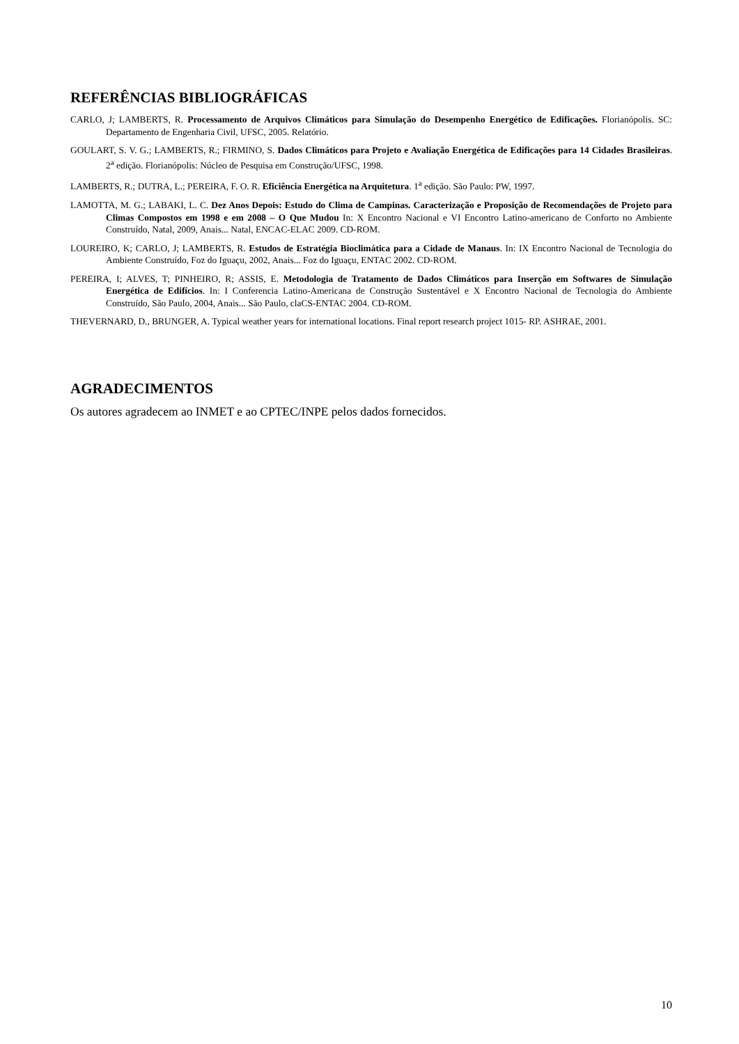REFERÊNCIAS BIBLIOGRÁFICAS
CARLO, J; LAMBERTS, R. Processamento de Arquivos Climáticos para Simulação do Desempenho Energético de Edificações. Florianópolis. SC: Departamento de Engenharia Civil, UFSC, 2005. Relatório.
GOULART, S. V. G.; LAMBERTS, R.; FIRMINO, S. Dados Climáticos para Projeto e Avaliação Energética de Edificações para 14 Cidades Brasileiras. 2<sup>a</sup> edição. Florianópolis: Núcleo de Pesquisa em Construção/UFSC, 1998.
LAMBERTS, R.; DUTRA, L.; PEREIRA, F. O. R. Eficiência Energética na Arquitetura. 1<sup>a</sup> edição. São Paulo: PW, 1997.
LAMOTTA, M. G.; LABAKI, L. C. Dez Anos Depois: Estudo do Clima de Campinas. Caracterização e Proposição de Recomendações de Projeto para Climas Compostos em 1998 e em 2008 – O Que Mudou In: X Encontro Nacional e VI Encontro Latino-americano de Conforto no Ambiente Construído, Natal, 2009, Anais... Natal, ENCAC-ELAC 2009. CD-ROM.
LOUREIRO, K; CARLO, J; LAMBERTS, R. Estudos de Estratégia Bioclimática para a Cidade de Manaus. In: IX Encontro Nacional de Tecnologia do Ambiente Construído, Foz do Iguaçu, 2002, Anais... Foz do Iguaçu, ENTAC 2002. CD-ROM.
PEREIRA, I; ALVES, T; PINHEIRO, R; ASSIS, E. Metodologia de Tratamento de Dados Climáticos para Inserção em Softwares de Simulação Energética de Edifícios. In: I Conferencia Latino-Americana de Construção Sustentável e X Encontro Nacional de Tecnologia do Ambiente Construído, São Paulo, 2004, Anais... São Paulo, claCS-ENTAC 2004. CD-ROM.
THEVERNARD, D., BRUNGER, A. Typical weather years for international locations. Final report research project 1015- RP. ASHRAE, 2001.
AGRADECIMENTOS
Os autores agradecem ao INMET e ao CPTEC/INPE pelos dados fornecidos.
10